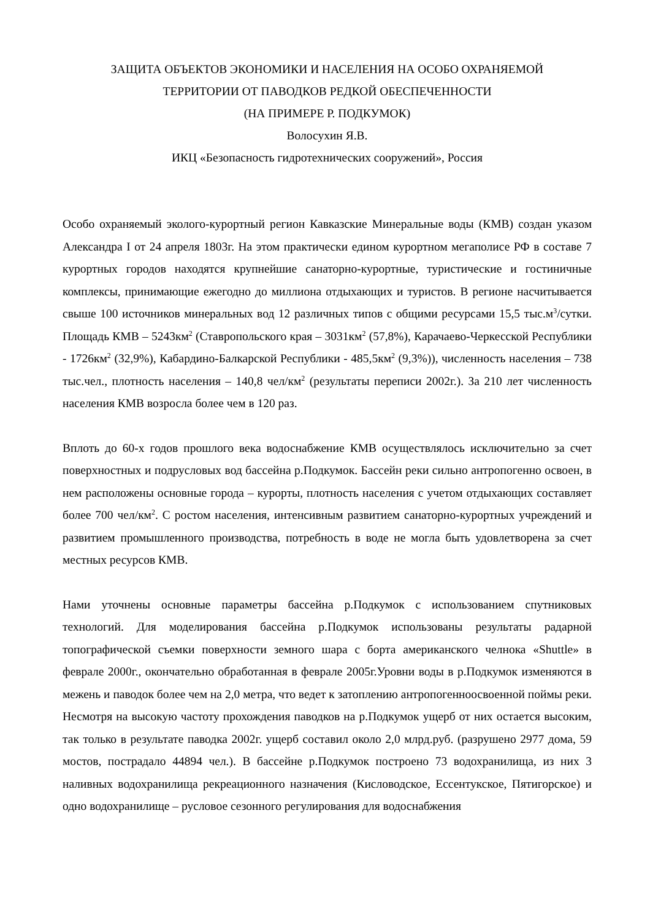ЗАЩИТА ОБЪЕКТОВ ЭКОНОМИКИ И НАСЕЛЕНИЯ НА ОСОБО ОХРАНЯЕМОЙ
ТЕРРИТОРИИ ОТ ПАВОДКОВ РЕДКОЙ ОБЕСПЕЧЕННОСТИ
(НА ПРИМЕРЕ Р. ПОДКУМОК)
Волосухин Я.В.
ИКЦ «Безопасность гидротехнических сооружений», Россия
Особо охраняемый эколого-курортный регион Кавказские Минеральные воды (КМВ) создан указом Александра I от 24 апреля 1803г. На этом практически едином курортном мегаполисе РФ в составе 7 курортных городов находятся крупнейшие санаторно-курортные, туристические и гостиничные комплексы, принимающие ежегодно до миллиона отдыхающих и туристов. В регионе насчитывается свыше 100 источников минеральных вод 12 различных типов с общими ресурсами 15,5 тыс.м<sup>3</sup>/сутки. Площадь КМВ – 5243км<sup>2</sup> (Ставропольского края – 3031км<sup>2</sup> (57,8%), Карачаево-Черкесской Республики - 1726км<sup>2</sup> (32,9%), Кабардино-Балкарской Республики - 485,5км<sup>2</sup> (9,3%)), численность населения – 738 тыс.чел., плотность населения – 140,8 чел/км<sup>2</sup> (результаты переписи 2002г.). За 210 лет численность населения КМВ возросла более чем в 120 раз.
Вплоть до 60-х годов прошлого века водоснабжение КМВ осуществлялось исключительно за счет поверхностных и подрусловых вод бассейна р.Подкумок. Бассейн реки сильно антропогенно освоен, в нем расположены основные города – курорты, плотность населения с учетом отдыхающих составляет более 700 чел/км<sup>2</sup>. С ростом населения, интенсивным развитием санаторно-курортных учреждений и развитием промышленного производства, потребность в воде не могла быть удовлетворена за счет местных ресурсов КМВ.
Нами уточнены основные параметры бассейна р.Подкумок с использованием спутниковых технологий. Для моделирования бассейна р.Подкумок использованы результаты радарной топографической съемки поверхности земного шара с борта американского челнока «Shuttle» в феврале 2000г., окончательно обработанная в феврале 2005г.Уровни воды в р.Подкумок изменяются в межень и паводок более чем на 2,0 метра, что ведет к затоплению антропогенноосвоенной поймы реки. Несмотря на высокую частоту прохождения паводков на р.Подкумок ущерб от них остается высоким, так только в результате паводка 2002г. ущерб составил около 2,0 млрд.руб. (разрушено 2977 дома, 59 мостов, пострадало 44894 чел.). В бассейне р.Подкумок построено 73 водохранилища, из них 3 наливных водохранилища рекреационного назначения (Кисловодское, Ессентукское, Пятигорское) и одно водохранилище – русловое сезонного регулирования для водоснабжения